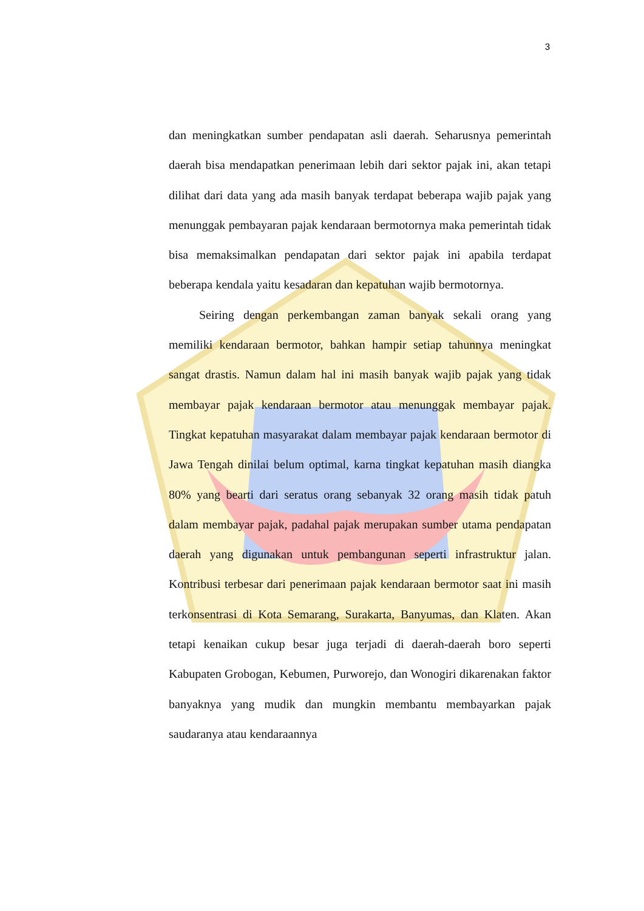3
dan meningkatkan sumber pendapatan asli daerah. Seharusnya pemerintah daerah bisa mendapatkan penerimaan lebih dari sektor pajak ini, akan tetapi dilihat dari data yang ada masih banyak terdapat beberapa wajib pajak yang menunggak pembayaran pajak kendaraan bermotornya maka pemerintah tidak bisa memaksimalkan pendapatan dari sektor pajak ini apabila terdapat beberapa kendala yaitu kesadaran dan kepatuhan wajib bermotornya.
Seiring dengan perkembangan zaman banyak sekali orang yang memiliki kendaraan bermotor, bahkan hampir setiap tahunnya meningkat sangat drastis. Namun dalam hal ini masih banyak wajib pajak yang tidak membayar pajak kendaraan bermotor atau menunggak membayar pajak. Tingkat kepatuhan masyarakat dalam membayar pajak kendaraan bermotor di Jawa Tengah dinilai belum optimal, karna tingkat kepatuhan masih diangka 80% yang bearti dari seratus orang sebanyak 32 orang masih tidak patuh dalam membayar pajak, padahal pajak merupakan sumber utama pendapatan daerah yang digunakan untuk pembangunan seperti infrastruktur jalan. Kontribusi terbesar dari penerimaan pajak kendaraan bermotor saat ini masih terkonsentrasi di Kota Semarang, Surakarta, Banyumas, dan Klaten. Akan tetapi kenaikan cukup besar juga terjadi di daerah-daerah boro seperti Kabupaten Grobogan, Kebumen, Purworejo, dan Wonogiri dikarenakan faktor banyaknya yang mudik dan mungkin membantu membayarkan pajak saudaranya atau kendaraannya